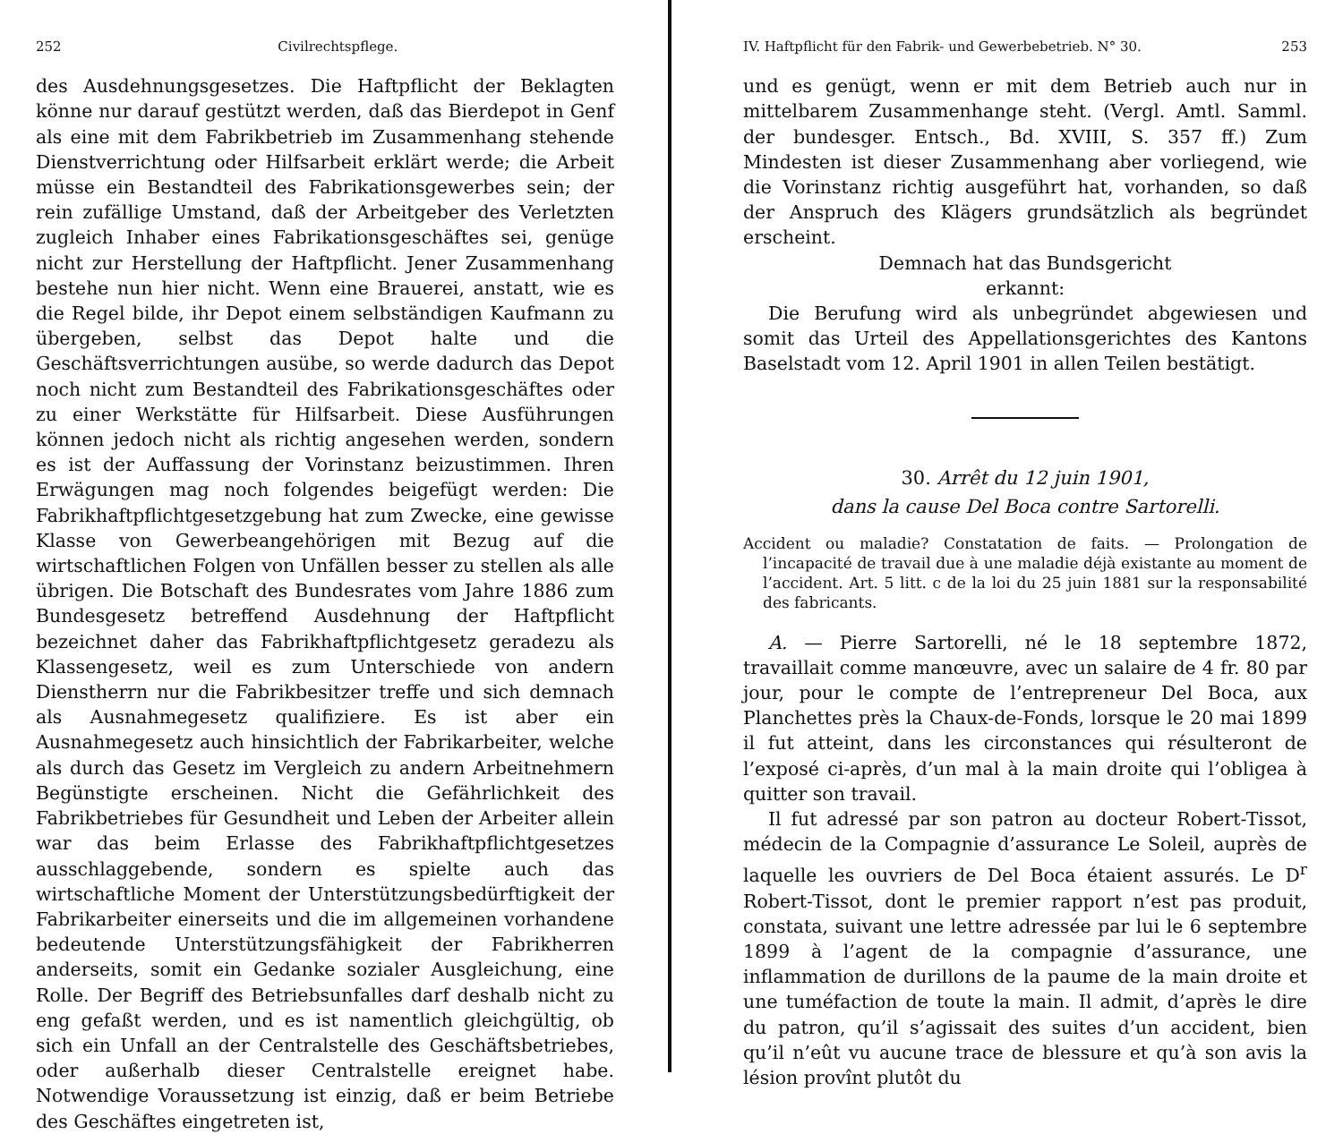252 Civilrechtspflege.
des Ausdehnungsgesetzes. Die Haftpflicht der Beklagten könne nur darauf gestützt werden, daß das Bierdepot in Genf als eine mit dem Fabrikbetrieb im Zusammenhang stehende Dienstverrichtung oder Hilfsarbeit erklärt werde; die Arbeit müsse ein Bestandteil des Fabrikationsgewerbes sein; der rein zufällige Umstand, daß der Arbeitgeber des Verletzten zugleich Inhaber eines Fabrikationsgeschäftes sei, genüge nicht zur Herstellung der Haftpflicht. Jener Zusammenhang bestehe nun hier nicht. Wenn eine Brauerei, anstatt, wie es die Regel bilde, ihr Depot einem selbständigen Kaufmann zu übergeben, selbst das Depot halte und die Geschäftsverrichtungen ausübe, so werde dadurch das Depot noch nicht zum Bestandteil des Fabrikationsgeschäftes oder zu einer Werkstätte für Hilfsarbeit. Diese Ausführungen können jedoch nicht als richtig angesehen werden, sondern es ist der Auffassung der Vorinstanz beizustimmen. Ihren Erwägungen mag noch folgendes beigefügt werden: Die Fabrikhaftpflichtgesetzgebung hat zum Zwecke, eine gewisse Klasse von Gewerbeangehörigen mit Bezug auf die wirtschaftlichen Folgen von Unfällen besser zu stellen als alle übrigen. Die Botschaft des Bundesrates vom Jahre 1886 zum Bundesgesetz betreffend Ausdehnung der Haftpflicht bezeichnet daher das Fabrikhaftpflichtgesetz geradezu als Klassengesetz, weil es zum Unterschiede von andern Dienstherrn nur die Fabrikbesitzer treffe und sich demnach als Ausnahmegesetz qualifiziere. Es ist aber ein Ausnahmegesetz auch hinsichtlich der Fabrikarbeiter, welche als durch das Gesetz im Vergleich zu andern Arbeitnehmern Begünstigte erscheinen. Nicht die Gefährlichkeit des Fabrikbetriebes für Gesundheit und Leben der Arbeiter allein war das beim Erlasse des Fabrikhaftpflichtgesetzes ausschlaggebende, sondern es spielte auch das wirtschaftliche Moment der Unterstützungsbedürftigkeit der Fabrikarbeiter einerseits und die im allgemeinen vorhandene bedeutende Unterstützungsfähigkeit der Fabrikherren anderseits, somit ein Gedanke sozialer Ausgleichung, eine Rolle. Der Begriff des Betriebsunfalles darf deshalb nicht zu eng gefaßt werden, und es ist namentlich gleichgültig, ob sich ein Unfall an der Centralstelle des Geschäftsbetriebes, oder außerhalb dieser Centralstelle ereignet habe. Notwendige Voraussetzung ist einzig, daß er beim Betriebe des Geschäftes eingetreten ist,
IV. Haftpflicht für den Fabrik- und Gewerbebetrieb. N° 30. 253
und es genügt, wenn er mit dem Betrieb auch nur in mittelbarem Zusammenhange steht. (Vergl. Amtl. Samml. der bundesger. Entsch., Bd. XVIII, S. 357 ff.) Zum Mindesten ist dieser Zusammenhang aber vorliegend, wie die Vorinstanz richtig ausgeführt hat, vorhanden, so daß der Anspruch des Klägers grundsätzlich als begründet erscheint.
Demnach hat das Bundsgericht
erkannt:
Die Berufung wird als unbegründet abgewiesen und somit das Urteil des Appellationsgerichtes des Kantons Baselstadt vom 12. April 1901 in allen Teilen bestätigt.
30. Arrêt du 12 juin 1901,
dans la cause Del Boca contre Sartorelli.
Accident ou maladie? Constatation de faits. — Prolongation de l’incapacité de travail due à une maladie déjà existante au moment de l’accident. Art. 5 litt. c de la loi du 25 juin 1881 sur la responsabilité des fabricants.
A. — Pierre Sartorelli, né le 18 septembre 1872, travaillait comme manœuvre, avec un salaire de 4 fr. 80 par jour, pour le compte de l’entrepreneur Del Boca, aux Planchettes près la Chaux-de-Fonds, lorsque le 20 mai 1899 il fut atteint, dans les circonstances qui résulteront de l’exposé ci-après, d’un mal à la main droite qui l’obligea à quitter son travail.
Il fut adressé par son patron au docteur Robert-Tissot, médecin de la Compagnie d’assurance Le Soleil, auprès de laquelle les ouvriers de Del Boca étaient assurés. Le D<sup>r</sup> Robert-Tissot, dont le premier rapport n’est pas produit, constata, suivant une lettre adressée par lui le 6 septembre 1899 à l’agent de la compagnie d’assurance, une inflammation de durillons de la paume de la main droite et une tuméfaction de toute la main. Il admit, d’après le dire du patron, qu’il s’agissait des suites d’un accident, bien qu’il n’eût vu aucune trace de blessure et qu’à son avis la lésion provînt plutôt du